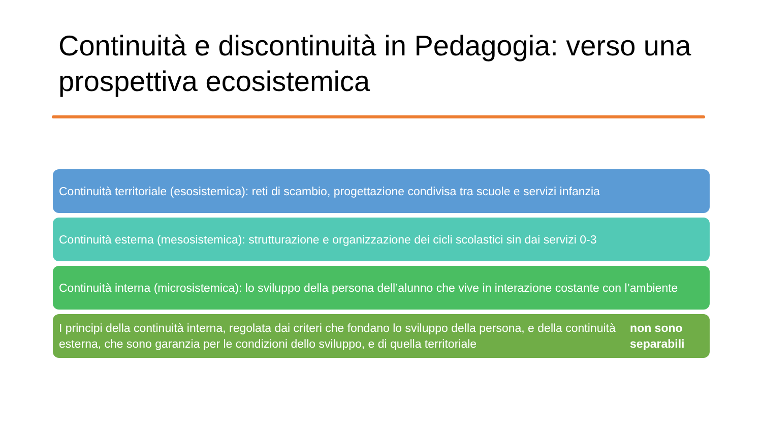Continuità e discontinuità in Pedagogia: verso una prospettiva ecosistemica
Continuità territoriale (esosistemica): reti di scambio, progettazione condivisa tra scuole e servizi infanzia
Continuità esterna (mesosistemica): strutturazione e organizzazione dei cicli scolastici sin dai servizi 0-3
Continuità interna (microsistemica): lo sviluppo della persona dell’alunno che vive in interazione costante con l’ambiente
I principi della continuità interna, regolata dai criteri che fondano lo sviluppo della persona, e della continuità esterna, che sono garanzia per le condizioni dello sviluppo, e di quella territoriale non sono separabili